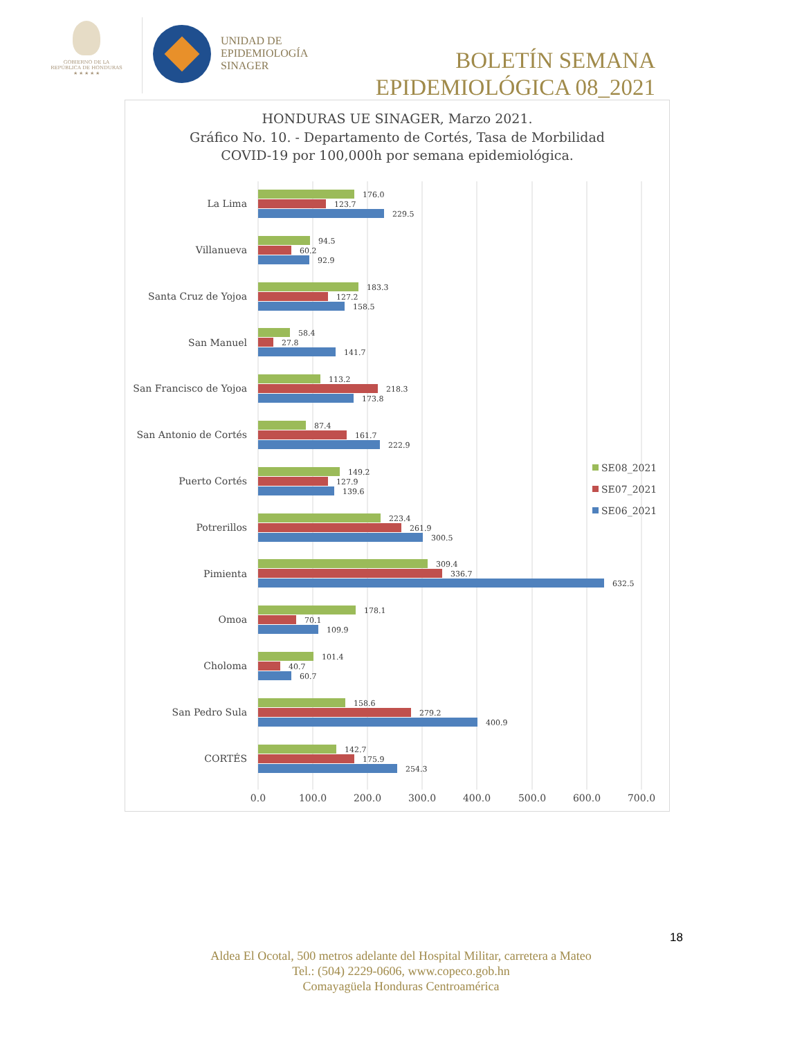GOBIERNO DE LA
REPÚBLICA DE HONDURAS
★ ★ ★ ★ ★
UNIDAD DE
EPIDEMIOLOGÍA
SINAGER
BOLETÍN SEMANA
EPIDEMIOLÓGICA 08_2021
HONDURAS UE SINAGER, Marzo 2021.
Gráfico No. 10. - Departamento de Cortés, Tasa de Morbilidad
COVID-19 por 100,000h por semana epidemiológica.
La Lima
Villanueva
Santa Cruz de Yojoa
San Manuel
San Francisco de Yojoa
San Antonio de Cortés
Puerto Cortés
Potrerillos
Pimienta
Omoa
Choloma
San Pedro Sula
CORTÉS
176.0
123.7
229.5
94.5
60.2
92.9
183.3
127.2
158.5
58.4
27.8
141.7
113.2
218.3
173.8
87.4
161.7
222.9
149.2
127.9
139.6
223.4
261.9
300.5
309.4
336.7
632.5
178.1
70.1
109.9
101.4
40.7
60.7
158.6
279.2
400.9
142.7
175.9
254.3
0.0
100.0
200.0
300.0
400.0
500.0
600.0
700.0
SE08_2021
SE07_2021
SE06_2021
18
Aldea El Ocotal, 500 metros adelante del Hospital Militar, carretera a Mateo
Tel.: (504) 2229-0606, www.copeco.gob.hn
Comayagüela Honduras Centroamérica